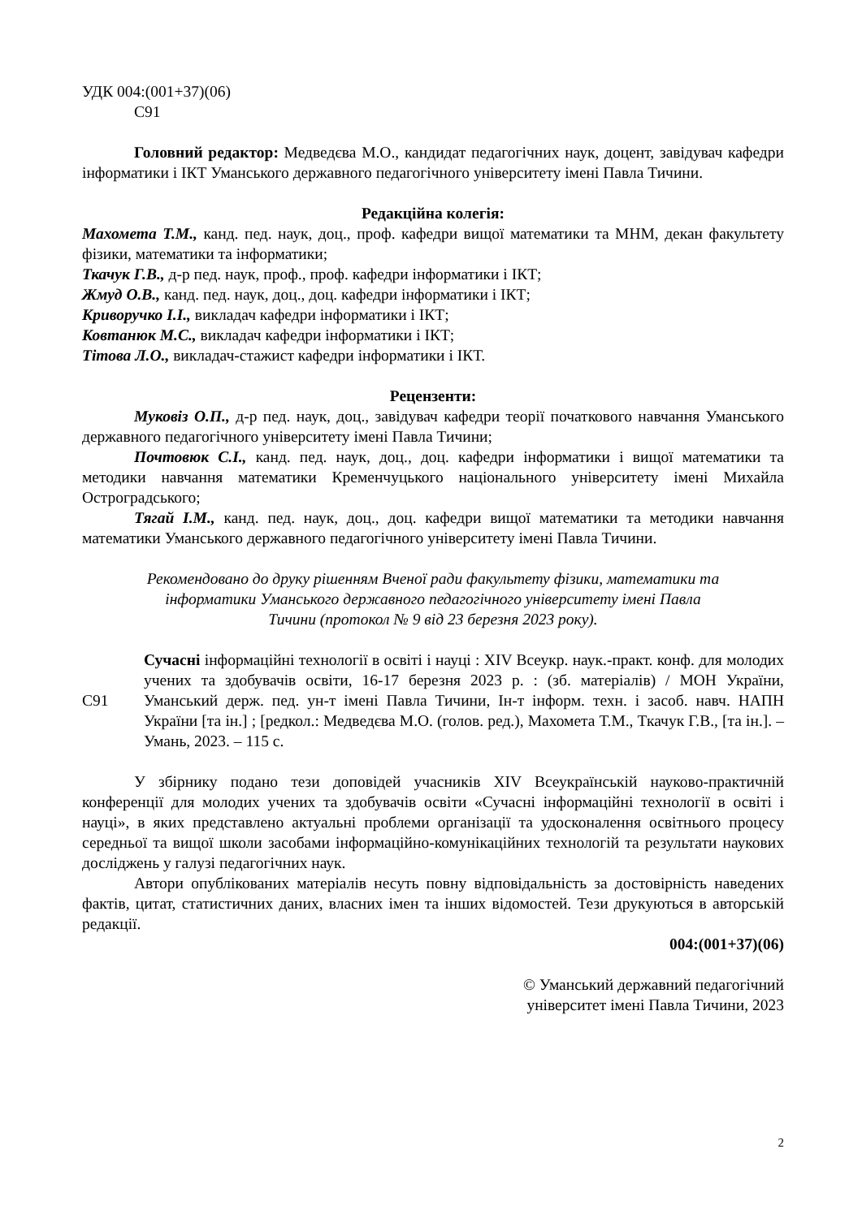УДК 004:(001+37)(06)
С91
Головний редактор: Медведєва М.О., кандидат педагогічних наук, доцент, завідувач кафедри інформатики і ІКТ Уманського державного педагогічного університету імені Павла Тичини.
Редакційна колегія:
Махомета Т.М., канд. пед. наук, доц., проф. кафедри вищої математики та МНМ, декан факультету фізики, математики та інформатики;
Ткачук Г.В., д-р пед. наук, проф., проф. кафедри інформатики і ІКТ;
Жмуд О.В., канд. пед. наук, доц., доц. кафедри інформатики і ІКТ;
Криворучко І.І., викладач кафедри інформатики і ІКТ;
Ковтанюк М.С., викладач кафедри інформатики і ІКТ;
Тітова Л.О., викладач-стажист кафедри інформатики і ІКТ.
Рецензенти:
Муковіз О.П., д-р пед. наук, доц., завідувач кафедри теорії початкового навчання Уманського державного педагогічного університету імені Павла Тичини;
Почтовюк С.І., канд. пед. наук, доц., доц. кафедри інформатики і вищої математики та методики навчання математики Кременчуцького національного університету імені Михайла Остроградського;
Тягай І.М., канд. пед. наук, доц., доц. кафедри вищої математики та методики навчання математики Уманського державного педагогічного університету імені Павла Тичини.
Рекомендовано до друку рішенням Вченої ради факультету фізики, математики та
інформатики Уманського державного педагогічного університету імені Павла
Тичини (протокол № 9 від 23 березня 2023 року).
С91 Сучасні інформаційні технології в освіті і науці : XIV Всеукр. наук.-практ. конф. для молодих учених та здобувачів освіти, 16-17 березня 2023 р. : (зб. матеріалів) / МОН України, Уманський держ. пед. ун-т імені Павла Тичини, Ін-т інформ. техн. і засоб. навч. НАПН України [та ін.] ; [редкол.: Медведєва М.О. (голов. ред.), Махомета Т.М., Ткачук Г.В., [та ін.]. – Умань, 2023. – 115 с.
У збірнику подано тези доповідей учасників XIV Всеукраїнській науково-практичній конференції для молодих учених та здобувачів освіти «Сучасні інформаційні технології в освіті і науці», в яких представлено актуальні проблеми організації та удосконалення освітнього процесу середньої та вищої школи засобами інформаційно-комунікаційних технологій та результати наукових досліджень у галузі педагогічних наук.
Автори опублікованих матеріалів несуть повну відповідальність за достовірність наведених фактів, цитат, статистичних даних, власних імен та інших відомостей. Тези друкуються в авторській редакції.
004:(001+37)(06)
© Уманський державний педагогічний
університет імені Павла Тичини, 2023
2